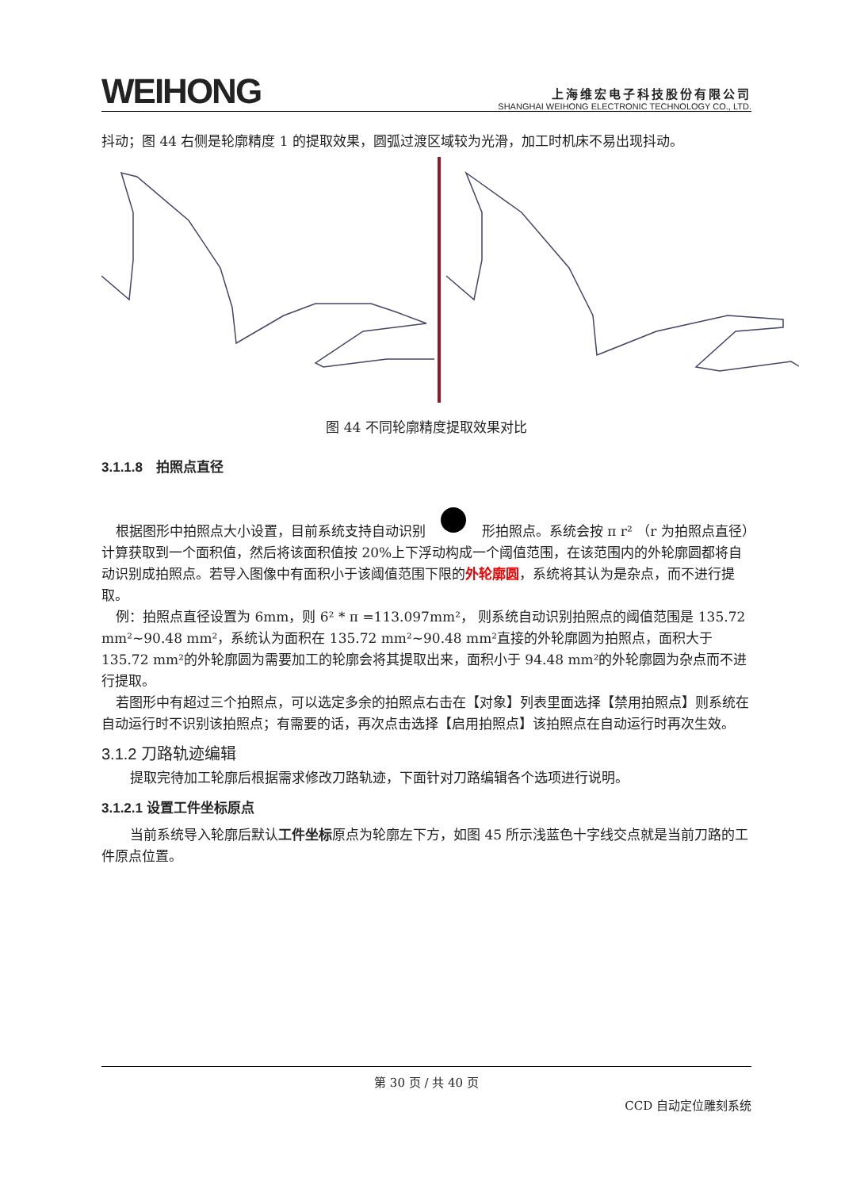WEIHONG
上海维宏电子科技股份有限公司
SHANGHAI WEIHONG ELECTRONIC TECHNOLOGY CO., LTD.
抖动；图 44 右侧是轮廓精度 1 的提取效果，圆弧过渡区域较为光滑，加工时机床不易出现抖动。
图 44 不同轮廓精度提取效果对比
3.1.1.8　拍照点直径
根据图形中拍照点大小设置，目前系统支持自动识别 形拍照点。系统会按 π r² （r 为拍照点直径）计算获取到一个面积值，然后将该面积值按 20%上下浮动构成一个阈值范围，在该范围内的外轮廓圆都将自动识别成拍照点。若导入图像中有面积小于该阈值范围下限的外轮廓圆，系统将其认为是杂点，而不进行提取。
例：拍照点直径设置为 6mm，则 6² * π =113.097mm²， 则系统自动识别拍照点的阈值范围是 135.72 mm²~90.48 mm²，系统认为面积在 135.72 mm²~90.48 mm²直接的外轮廓圆为拍照点，面积大于 135.72 mm²的外轮廓圆为需要加工的轮廓会将其提取出来，面积小于 94.48 mm²的外轮廓圆为杂点而不进行提取。
若图形中有超过三个拍照点，可以选定多余的拍照点右击在【对象】列表里面选择【禁用拍照点】则系统在自动运行时不识别该拍照点；有需要的话，再次点击选择【启用拍照点】该拍照点在自动运行时再次生效。
3.1.2 刀路轨迹编辑
提取完待加工轮廓后根据需求修改刀路轨迹，下面针对刀路编辑各个选项进行说明。
3.1.2.1 设置工件坐标原点
当前系统导入轮廓后默认工件坐标原点为轮廓左下方，如图 45 所示浅蓝色十字线交点就是当前刀路的工件原点位置。
第 30 页 / 共 40 页
CCD 自动定位雕刻系统